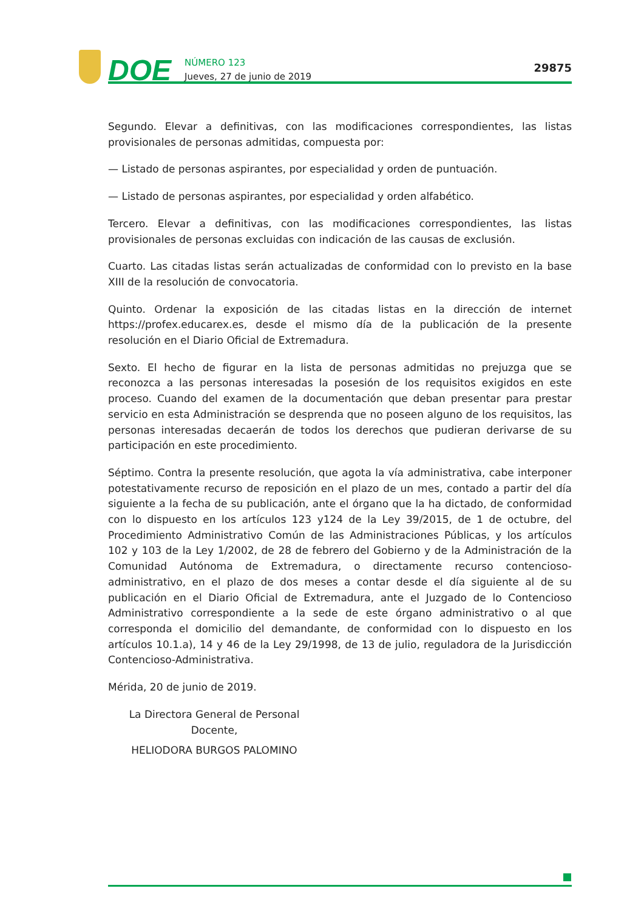DOE
NÚMERO 123
Jueves, 27 de junio de 2019
29875
Segundo. Elevar a definitivas, con las modificaciones correspondientes, las listas provisiona­les de personas admitidas, compuesta por:
— Listado de personas aspirantes, por especialidad y orden de puntuación.
— Listado de personas aspirantes, por especialidad y orden alfabético.
Tercero. Elevar a definitivas, con las modificaciones correspondientes, las listas provisionales de personas excluidas con indicación de las causas de exclusión.
Cuarto. Las citadas listas serán actualizadas de conformidad con lo previsto en la base XIII de la resolución de convocatoria.
Quinto. Ordenar la exposición de las citadas listas en la dirección de internet https://profex.educarex.es, desde el mismo día de la publicación de la presente resolución en el Diario Oficial de Extremadura.
Sexto. El hecho de figurar en la lista de personas admitidas no prejuzga que se reconozca a las personas interesadas la posesión de los requisitos exigidos en este proceso. Cuando del examen de la documentación que deban presentar para prestar servicio en esta Administra­ción se desprenda que no poseen alguno de los requisitos, las personas interesadas decaerán de todos los derechos que pudieran derivarse de su participación en este procedimiento.
Séptimo. Contra la presente resolución, que agota la vía administrativa, cabe interponer potestativamente recurso de reposición en el plazo de un mes, contado a partir del día siguiente a la fecha de su publicación, ante el órgano que la ha dictado, de conformidad con lo dispuesto en los artículos 123 y124 de la Ley 39/2015, de 1 de octubre, del Procedimiento Administrativo Común de las Administraciones Públicas, y los artículos 102 y 103 de la Ley 1/2002, de 28 de febrero del Gobierno y de la Administración de la Comunidad Autónoma de Extremadura, o directamente recurso contencioso-administrativo, en el plazo de dos meses a contar desde el día siguiente al de su publicación en el Diario Oficial de Extremadura, ante el Juzgado de lo Contencioso Administrativo correspondiente a la sede de este órgano adminis­trativo o al que corresponda el domicilio del demandante, de conformidad con lo dispuesto en los artículos 10.1.a), 14 y 46 de la Ley 29/1998, de 13 de julio, reguladora de la Jurisdic­ción Contencioso-Administrativa.
Mérida, 20 de junio de 2019.
La Directora General de Personal Docente,
HELIODORA BURGOS PALOMINO